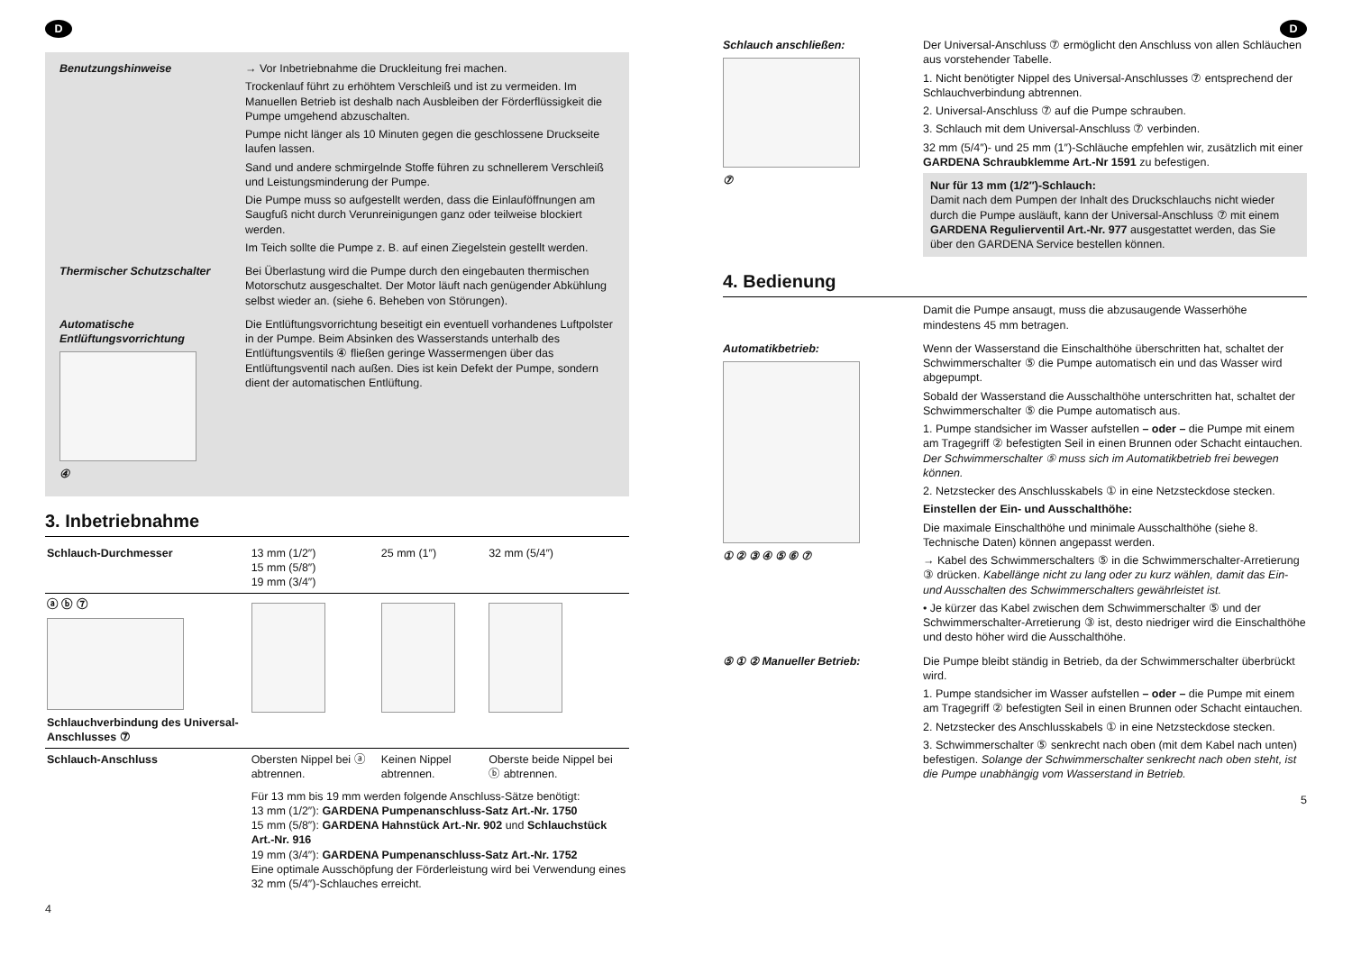D
Benutzungshinweise → Vor Inbetriebnahme die Druckleitung frei machen.
Trockenlauf führt zu erhöhtem Verschleiß und ist zu vermeiden. Im Manuellen Betrieb ist deshalb nach Ausbleiben der Förderflüssigkeit die Pumpe umgehend abzuschalten.
Pumpe nicht länger als 10 Minuten gegen die geschlossene Druckseite laufen lassen.
Sand und andere schmirgelnde Stoffe führen zu schnellerem Verschleiß und Leistungsminderung der Pumpe.
Die Pumpe muss so aufgestellt werden, dass die Einlauföffnungen am Saugfuß nicht durch Verunreinigungen ganz oder teilweise blockiert werden.
Im Teich sollte die Pumpe z. B. auf einen Ziegelstein gestellt werden.
Thermischer Schutzschalter Bei Überlastung wird die Pumpe durch den eingebauten thermischen Motorschutz ausgeschaltet. Der Motor läuft nach genügender Abkühlung selbst wieder an. (siehe 6. Beheben von Störungen).
Automatische Entlüftungsvorrichtung
④
Die Entlüftungsvorrichtung beseitigt ein eventuell vorhandenes Luftpolster in der Pumpe. Beim Absinken des Wasserstands unterhalb des Entlüftungsventils ④ fließen geringe Wassermengen über das Entlüftungsventil nach außen. Dies ist kein Defekt der Pumpe, sondern dient der automatischen Entlüftung.
3. Inbetriebnahme
| Schlauch-Durchmesser | 13 mm (1/2″) 15 mm (5/8″) 19 mm (3/4″) | 25 mm (1″) | 32 mm (5/4″) |
| ⓐ ⓑ ⑦ Schlauchverbindung des Universal-Anschlusses ⑦ | | | |
| Schlauch-Anschluss | Obersten Nippel bei ⓐ abtrennen. | Keinen Nippel abtrennen. | Oberste beide Nippel bei ⓑ abtrennen. |
| | Für 13 mm bis 19 mm werden folgende Anschluss-Sätze benötigt: 13 mm (1/2″): GARDENA Pumpenanschluss-Satz Art.-Nr. 1750 15 mm (5/8″): GARDENA Hahnstück Art.-Nr. 902 und Schlauchstück Art.-Nr. 916 19 mm (3/4″): GARDENA Pumpenanschluss-Satz Art.-Nr. 1752 Eine optimale Ausschöpfung der Förderleistung wird bei Verwendung eines 32 mm (5/4″)-Schlauches erreicht. | | |
4
D
Schlauch anschließen:
⑦
Der Universal-Anschluss ⑦ ermöglicht den Anschluss von allen Schläuchen aus vorstehender Tabelle.
1. Nicht benötigter Nippel des Universal-Anschlusses ⑦ entsprechend der Schlauchverbindung abtrennen.
2. Universal-Anschluss ⑦ auf die Pumpe schrauben.
3. Schlauch mit dem Universal-Anschluss ⑦ verbinden.
32 mm (5/4″)- und 25 mm (1″)-Schläuche empfehlen wir, zusätzlich mit einer GARDENA Schraubklemme Art.-Nr 1591 zu befestigen.
Nur für 13 mm (1/2″)-Schlauch:
Damit nach dem Pumpen der Inhalt des Druckschlauchs nicht wieder durch die Pumpe ausläuft, kann der Universal-Anschluss ⑦ mit einem GARDENA Regulierventil Art.-Nr. 977 ausgestattet werden, das Sie über den GARDENA Service bestellen können.
4. Bedienung
Damit die Pumpe ansaugt, muss die abzusaugende Wasserhöhe mindestens 45 mm betragen.
Automatikbetrieb:
① ② ③ ④ ⑤ ⑥ ⑦
Wenn der Wasserstand die Einschalthöhe überschritten hat, schaltet der Schwimmerschalter ⑤ die Pumpe automatisch ein und das Wasser wird abgepumpt.
Sobald der Wasserstand die Ausschalthöhe unterschritten hat, schaltet der Schwimmerschalter ⑤ die Pumpe automatisch aus.
1. Pumpe standsicher im Wasser aufstellen – oder – die Pumpe mit einem am Tragegriff ② befestigten Seil in einen Brunnen oder Schacht eintauchen. Der Schwimmerschalter ⑤ muss sich im Automatikbetrieb frei bewegen können.
2. Netzstecker des Anschlusskabels ① in eine Netzsteckdose stecken.
Einstellen der Ein- und Ausschalthöhe:
Die maximale Einschalthöhe und minimale Ausschalthöhe (siehe 8. Technische Daten) können angepasst werden.
→ Kabel des Schwimmerschalters ⑤ in die Schwimmerschalter-Arretierung ③ drücken. Kabellänge nicht zu lang oder zu kurz wählen, damit das Ein- und Ausschalten des Schwimmerschalters gewährleistet ist.
• Je kürzer das Kabel zwischen dem Schwimmerschalter ⑤ und der Schwimmerschalter-Arretierung ③ ist, desto niedriger wird die Einschalthöhe und desto höher wird die Ausschalthöhe.
⑤ ① ② Manueller Betrieb: Die Pumpe bleibt ständig in Betrieb, da der Schwimmerschalter überbrückt wird.
1. Pumpe standsicher im Wasser aufstellen – oder – die Pumpe mit einem am Tragegriff ② befestigten Seil in einen Brunnen oder Schacht eintauchen.
2. Netzstecker des Anschlusskabels ① in eine Netzsteckdose stecken.
3. Schwimmerschalter ⑤ senkrecht nach oben (mit dem Kabel nach unten) befestigen. Solange der Schwimmerschalter senkrecht nach oben steht, ist die Pumpe unabhängig vom Wasserstand in Betrieb.
5